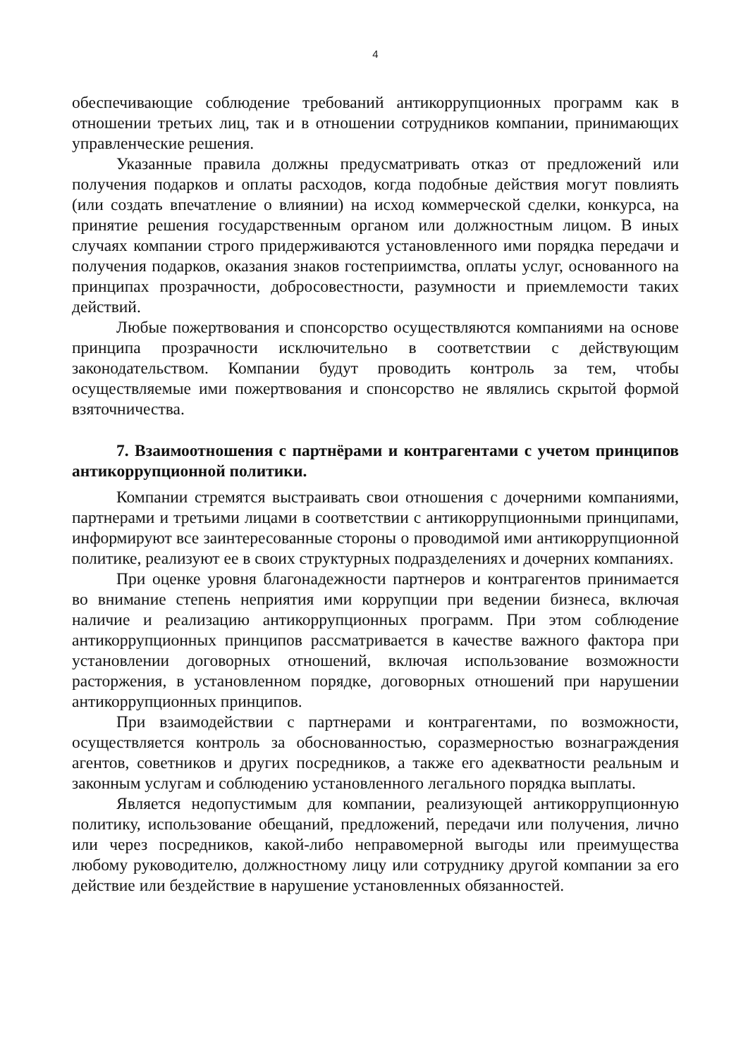4
обеспечивающие соблюдение требований антикоррупционных программ как в отношении третьих лиц, так и в отношении сотрудников компании, принимающих управленческие решения.
Указанные правила должны предусматривать отказ от предложений или получения подарков и оплаты расходов, когда подобные действия могут повлиять (или создать впечатление о влиянии) на исход коммерческой сделки, конкурса, на принятие решения государственным органом или должностным лицом. В иных случаях компании строго придерживаются установленного ими порядка передачи и получения подарков, оказания знаков гостеприимства, оплаты услуг, основанного на принципах прозрачности, добросовестности, разумности и приемлемости таких действий.
Любые пожертвования и спонсорство осуществляются компаниями на основе принципа прозрачности исключительно в соответствии с действующим законодательством. Компании будут проводить контроль за тем, чтобы осуществляемые ими пожертвования и спонсорство не являлись скрытой формой взяточничества.
7. Взаимоотношения с партнёрами и контрагентами с учетом принципов антикоррупционной политики.
Компании стремятся выстраивать свои отношения с дочерними компаниями, партнерами и третьими лицами в соответствии с антикоррупционными принципами, информируют все заинтересованные стороны о проводимой ими антикоррупционной политике, реализуют ее в своих структурных подразделениях и дочерних компаниях.
При оценке уровня благонадежности партнеров и контрагентов принимается во внимание степень неприятия ими коррупции при ведении бизнеса, включая наличие и реализацию антикоррупционных программ. При этом соблюдение антикоррупционных принципов рассматривается в качестве важного фактора при установлении договорных отношений, включая использование возможности расторжения, в установленном порядке, договорных отношений при нарушении антикоррупционных принципов.
При взаимодействии с партнерами и контрагентами, по возможности, осуществляется контроль за обоснованностью, соразмерностью вознаграждения агентов, советников и других посредников, а также его адекватности реальным и законным услугам и соблюдению установленного легального порядка выплаты.
Является недопустимым для компании, реализующей антикоррупционную политику, использование обещаний, предложений, передачи или получения, лично или через посредников, какой-либо неправомерной выгоды или преимущества любому руководителю, должностному лицу или сотруднику другой компании за его действие или бездействие в нарушение установленных обязанностей.